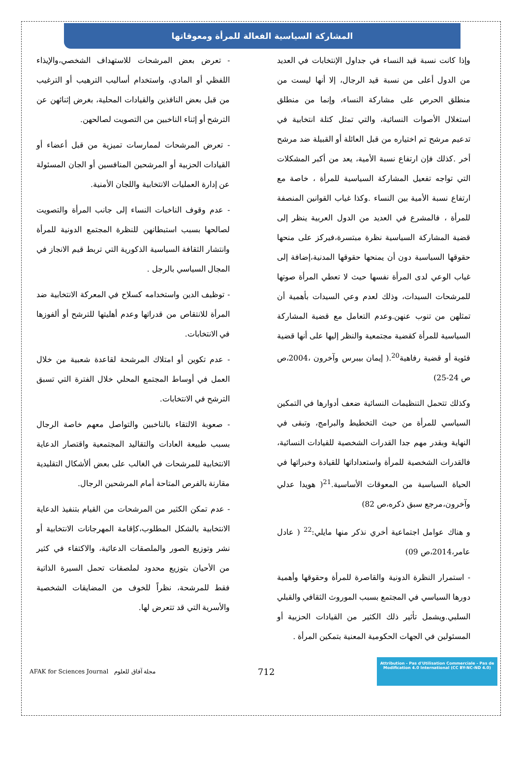المشاركة السياسية الفعالة للمرأة ومعوقاتها
وإذا كانت نسبة قيد النساء في جداول الإنتخابات في العديد من الدول أعلى من نسبة قيد الرجال، إلا أنها ليست من منطلق الحرص على مشاركة النساء، وإنما من منطلق استغلال الأصوات النسائية، والتي تمثل كتلة انتخابية في تدعيم مرشح تم اختياره من قبل العائلة أو القبيلة ضد مرشح أخر .كذلك فإن ارتفاع نسبة الأمية، يعد من أكبر المشكلات التي تواجه تفعيل المشاركة السياسية للمرأة ، خاصة مع ارتفاع نسبة الأمية بين النساء .وكذا غياب القوانين المنصفة للمرأة ، فالمشرع في العديد من الدول العربية ينظر إلى قضية المشاركة السياسية نظرة مبتسرة،فيركز على منحها حقوقها السياسية دون أن يمنحها حقوقها المدنية،إضافة إلى غياب الوعي لدى المرأة نفسها حيث لا تعطي المرأة صوتها للمرشحات السيدات، وذلك لعدم وعي السيدات بأهمية أن تمثلهن من تنوب عنهن.وعدم التعامل مع قضية المشاركة السياسية للمرأة كقضية مجتمعية والنظر إليها على أنها قضية فئوية أو قضية رفاهية<sup>20</sup>.( إيمان بيبرس وآخرون ،2004،ص ص 24-25)
وكذلك تتحمل التنظيمات النسائية ضعف أدوارها في التمكين السياسي للمرأة من حيث التخطيط والبرامج، وتبقى في النهاية وبقدر مهم جدا القدرات الشخصية للقيادات النسائية، فالقدرات الشخصية للمرأة واستعداداتها للقيادة وخبراتها في الحياة السياسية من المعوقات الأساسية.<sup>21</sup>( هويدا عدلي وآخرون،مرجع سبق ذكره،ص 82)
و هناك عوامل اجتماعية أخري نذكر منها مايلي:<sup>22</sup> ( عادل عامر،2014،ص 09)
- استمرار النظرة الدونية والقاصرة للمرأة وحقوقها وأهمية دورها السياسي في المجتمع بسبب الموروث الثقافي والقبلي السلبي.ويشمل تأثير ذلك الكثير من القيادات الحزبية أو المسئولين في الجهات الحكومية المعنية بتمكين المرأة .
- تعرض بعض المرشحات للاستهداف الشخصي،والإيذاء اللفظي أو المادي، واستخدام أساليب الترهيب أو الترغيب من قبل بعض النافذين والقيادات المحلية، بغرض إثنائهن عن الترشح أو إثناء الناخبين من التصويت لصالحهن.
- تعرض المرشحات لممارسات تميزية من قبل أعضاء أو القيادات الحزبية أو المرشحين المنافسين أو الجان المسئولة عن إدارة العمليات الانتخابية واللجان الأمنية.
- عدم وقوف الناخبات النساء إلى جانب المرأة والتصويت لصالحها بسبب استبطانهن للنظرة المجتمع الدونية للمرأة وانتشار الثقافة السياسية الذكورية التي تربط قيم الانجاز في المجال السياسي بالرجل .
- توظيف الدين واستخدامه كسلاح في المعركة الانتخابية ضد المرأة للانتقاص من قدراتها وعدم أهليتها للترشح أو ألفوزها في الانتخابات.
- عدم تكوين أو امتلاك المرشحة لقاعدة شعبية من خلال العمل في أوساط المجتمع المحلي خلال الفترة التي تسبق الترشح في الانتخابات.
- صعوبة الالتقاء بالناخبين والتواصل معهم خاصة الرجال بسبب طبيعة العادات والتقاليد المجتمعية واقتصار الدعاية الانتخابية للمرشحات في الغالب على بعض ألأشكال التقليدية مقارنة بالفرص المتاحة أمام المرشحين الرجال.
- عدم تمكن الكثير من المرشحات من القيام بتنفيذ الدعاية الانتخابية بالشكل المطلوب،كإقامة المهرجانات الانتخابية أو نشر وتوزيع الصور والملصقات الدعائية، والاكتفاء في كثير من الأحيان بتوزيع محدود لملصقات تحمل السيرة الذاتية فقط للمرشحة، نظراً للخوف من المضايقات الشخصية والأسرية التي قد تتعرض لها.
AFAK for Sciences Journal مجلة آفاق للعلوم
712
Attribution - Pas d'Utilisation Commerciale - Pas de Modification 4.0 International (CC BY-NC-ND 4.0)